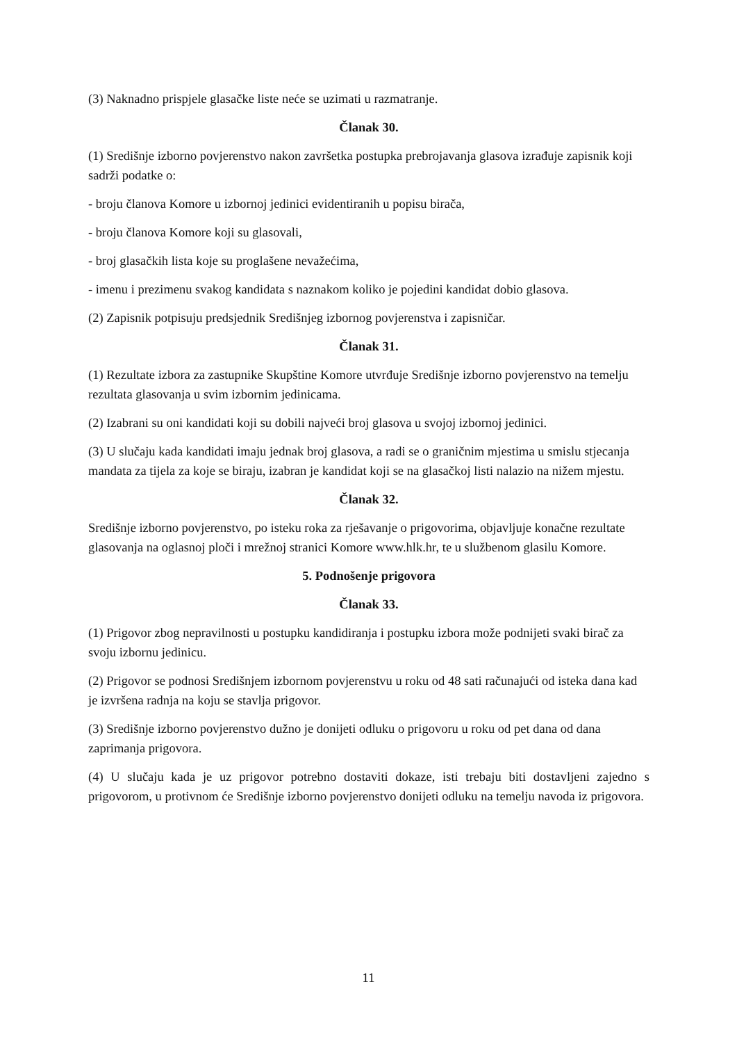(3) Naknadno prispjele glasačke liste neće se uzimati u razmatranje.
Članak 30.
(1) Središnje izborno povjerenstvo nakon završetka postupka prebrojavanja glasova izrađuje zapisnik koji sadrži podatke o:
- broju članova Komore u izbornoj jedinici evidentiranih u popisu birača,
- broju članova Komore koji su glasovali,
- broj glasačkih lista koje su proglašene nevažećima,
- imenu i prezimenu svakog kandidata s naznakom koliko je pojedini kandidat dobio glasova.
(2) Zapisnik potpisuju predsjednik Središnjeg izbornog povjerenstva i zapisničar.
Članak 31.
(1) Rezultate izbora za zastupnike Skupštine Komore utvrđuje Središnje izborno povjerenstvo na temelju rezultata glasovanja u svim izbornim jedinicama.
(2) Izabrani su oni kandidati koji su dobili najveći broj glasova u svojoj izbornoj jedinici.
(3) U slučaju kada kandidati imaju jednak broj glasova, a radi se o graničnim mjestima u smislu stjecanja mandata za tijela za koje se biraju, izabran je kandidat koji se na glasačkoj listi nalazio na nižem mjestu.
Članak 32.
Središnje izborno povjerenstvo, po isteku roka za rješavanje o prigovorima, objavljuje konačne rezultate glasovanja na oglasnoj ploči i mrežnoj stranici Komore www.hlk.hr, te u službenom glasilu Komore.
5. Podnošenje prigovora
Članak 33.
(1) Prigovor zbog nepravilnosti u postupku kandidiranja i postupku izbora može podnijeti svaki birač za svoju izbornu jedinicu.
(2) Prigovor se podnosi Središnjem izbornom povjerenstvu u roku od 48 sati računajući od isteka dana kad je izvršena radnja na koju se stavlja prigovor.
(3) Središnje izborno povjerenstvo dužno je donijeti odluku o prigovoru u roku od pet dana od dana zaprimanja prigovora.
(4) U slučaju kada je uz prigovor potrebno dostaviti dokaze, isti trebaju biti dostavljeni zajedno s prigovorom, u protivnom će Središnje izborno povjerenstvo donijeti odluku na temelju navoda iz prigovora.
11